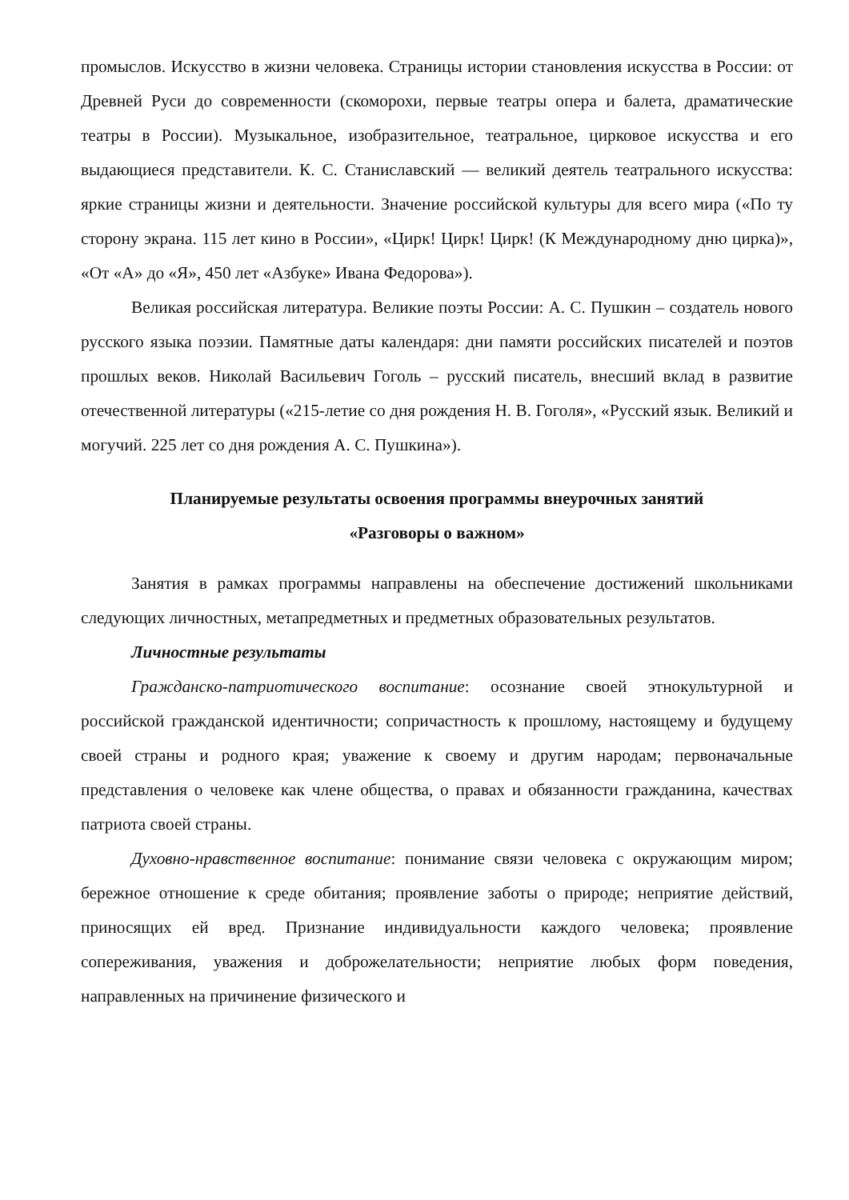промыслов. Искусство в жизни человека. Страницы истории становления искусства в России: от Древней Руси до современности (скоморохи, первые театры опера и балета, драматические театры в России). Музыкальное, изобразительное, театральное, цирковое искусства и его выдающиеся представители. К. С. Станиславский — великий деятель театрального искусства: яркие страницы жизни и деятельности. Значение российской культуры для всего мира («По ту сторону экрана. 115 лет кино в России», «Цирк! Цирк! Цирк! (К Международному дню цирка)», «От «А» до «Я», 450 лет «Азбуке» Ивана Федорова»).
Великая российская литература. Великие поэты России: А. С. Пушкин – создатель нового русского языка поэзии. Памятные даты календаря: дни памяти российских писателей и поэтов прошлых веков. Николай Васильевич Гоголь – русский писатель, внесший вклад в развитие отечественной литературы («215-летие со дня рождения Н. В. Гоголя», «Русский язык. Великий и могучий. 225 лет со дня рождения А. С. Пушкина»).
Планируемые результаты освоения программы внеурочных занятий
«Разговоры о важном»
Занятия в рамках программы направлены на обеспечение достижений школьниками следующих личностных, метапредметных и предметных образовательных результатов.
Личностные результаты
Гражданско-патриотического воспитание: осознание своей этнокультурной и российской гражданской идентичности; сопричастность к прошлому, настоящему и будущему своей страны и родного края; уважение к своему и другим народам; первоначальные представления о человеке как члене общества, о правах и обязанности гражданина, качествах патриота своей страны.
Духовно-нравственное воспитание: понимание связи человека с окружающим миром; бережное отношение к среде обитания; проявление заботы о природе; неприятие действий, приносящих ей вред. Признание индивидуальности каждого человека; проявление сопереживания, уважения и доброжелательности; неприятие любых форм поведения, направленных на причинение физического и